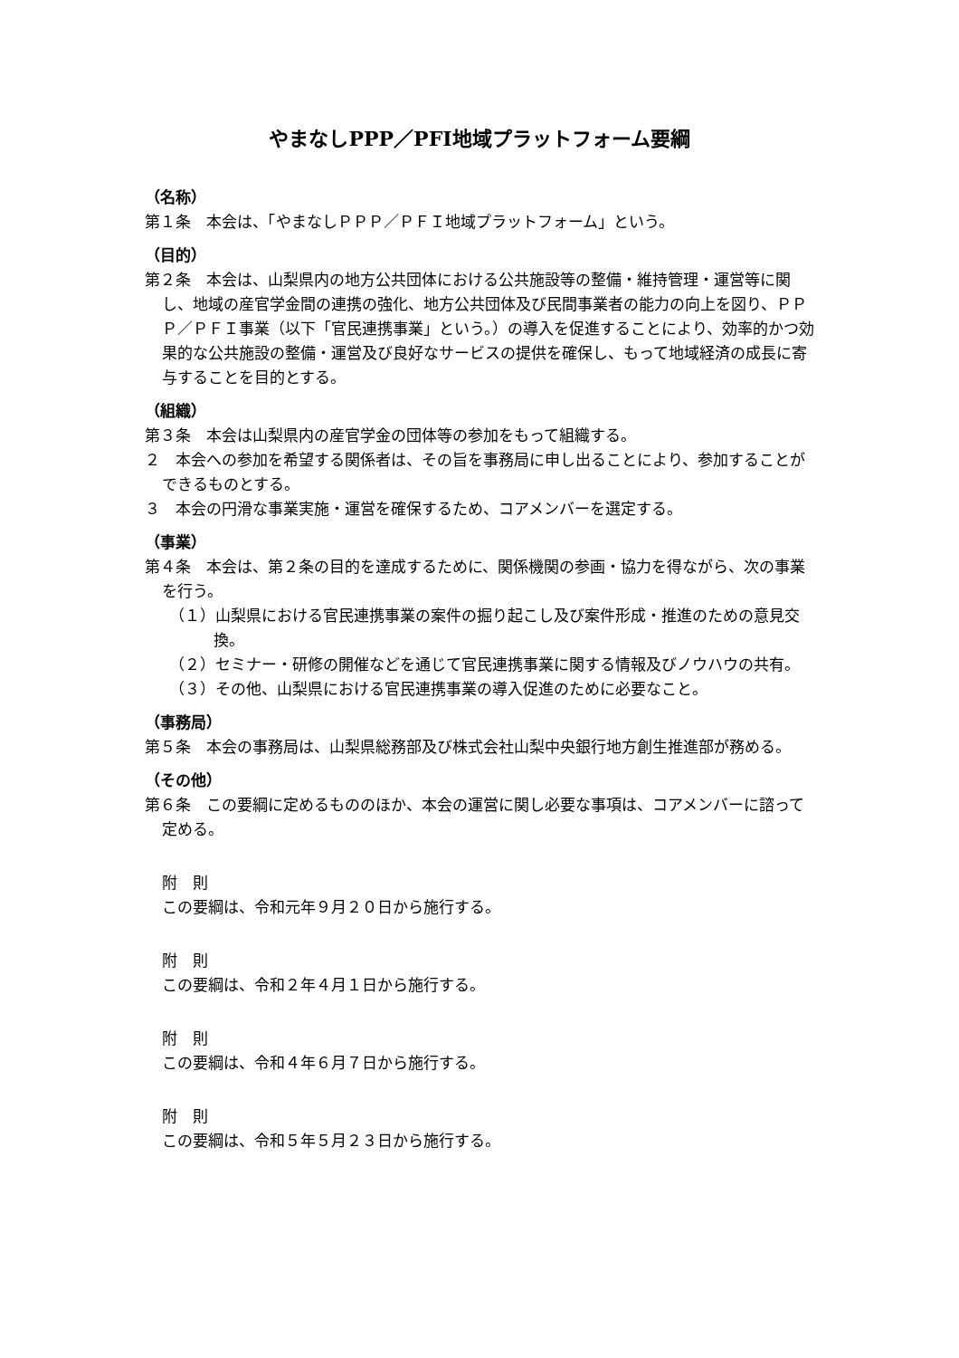やまなしPPP／PFI地域プラットフォーム要綱
（名称）
第１条　本会は、「やまなしＰＰＰ／ＰＦＩ地域プラットフォーム」という。
（目的）
第２条　本会は、山梨県内の地方公共団体における公共施設等の整備・維持管理・運営等に関し、地域の産官学金間の連携の強化、地方公共団体及び民間事業者の能力の向上を図り、ＰＰＰ／ＰＦＩ事業（以下「官民連携事業」という。）の導入を促進することにより、効率的かつ効果的な公共施設の整備・運営及び良好なサービスの提供を確保し、もって地域経済の成長に寄与することを目的とする。
（組織）
第３条　本会は山梨県内の産官学金の団体等の参加をもって組織する。
２　本会への参加を希望する関係者は、その旨を事務局に申し出ることにより、参加することができるものとする。
３　本会の円滑な事業実施・運営を確保するため、コアメンバーを選定する。
（事業）
第４条　本会は、第２条の目的を達成するために、関係機関の参画・協力を得ながら、次の事業を行う。
（１）山梨県における官民連携事業の案件の掘り起こし及び案件形成・推進のための意見交換。
（２）セミナー・研修の開催などを通じて官民連携事業に関する情報及びノウハウの共有。
（３）その他、山梨県における官民連携事業の導入促進のために必要なこと。
（事務局）
第５条　本会の事務局は、山梨県総務部及び株式会社山梨中央銀行地方創生推進部が務める。
（その他）
第６条　この要綱に定めるもののほか、本会の運営に関し必要な事項は、コアメンバーに諮って定める。
附　則
この要綱は、令和元年９月２０日から施行する。
附　則
この要綱は、令和２年４月１日から施行する。
附　則
この要綱は、令和４年６月７日から施行する。
附　則
この要綱は、令和５年５月２３日から施行する。